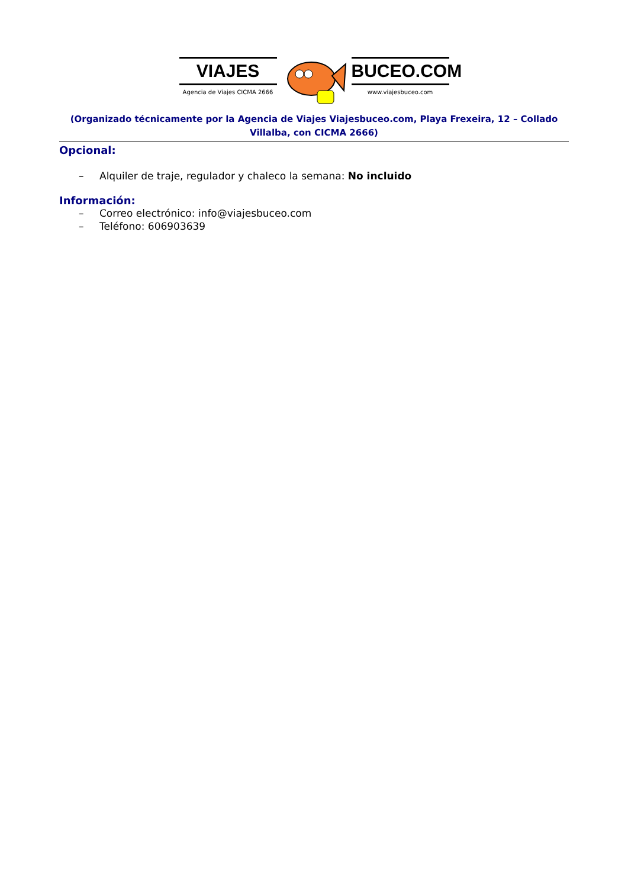VIAJES
Agencia de Viajes CICMA 2666
BUCEO.COM
www.viajesbuceo.com
(Organizado técnicamente por la Agencia de Viajes Viajesbuceo.com, Playa Frexeira, 12 – Collado Villalba, con CICMA 2666)
Opcional:
– Alquiler de traje, regulador y chaleco la semana: No incluido
Información:
– Correo electrónico: info@viajesbuceo.com
– Teléfono: 606903639